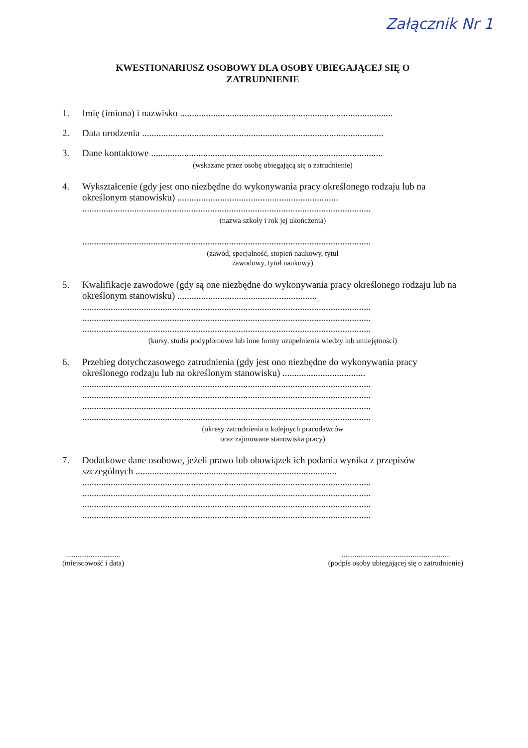Załącznik Nr 1
KWESTIONARIUSZ OSOBOWY DLA OSOBY UBIEGAJĄCEJ SIĘ O
ZATRUDNIENIE
1. Imię (imiona) i nazwisko ..........................................................................................
2. Data urodzenia ......................................................................................................
3. Dane kontaktowe ..................................................................................................
(wskazane przez osobę ubiegającą się o zatrudnienie)
4. Wykształcenie (gdy jest ono niezbędne do wykonywania pracy określonego rodzaju lub na określonym stanowisku) ....................................................................
..........................................................................................................................
(nazwa szkoły i rok jej ukończenia)
..........................................................................................................................
(zawód, specjalność, stopień naukowy, tytuł
zawodowy, tytuł naukowy)
5. Kwalifikacje zawodowe (gdy są one niezbędne do wykonywania pracy określonego rodzaju lub na określonym stanowisku) ...........................................................
..........................................................................................................................
..........................................................................................................................
..........................................................................................................................
(kursy, studia podyplomowe lub inne formy uzupełnienia wiedzy lub umiejętności)
6. Przebieg dotychczasowego zatrudnienia (gdy jest ono niezbędne do wykonywania pracy określonego rodzaju lub na określonym stanowisku) ...................................
..........................................................................................................................
..........................................................................................................................
..........................................................................................................................
..........................................................................................................................
(okresy zatrudnienia u kolejnych pracodawców
oraz zajmowane stanowiska pracy)
7. Dodatkowe dane osobowe, jeżeli prawo lub obowiązek ich podania wynika z przepisów szczególnych .....................................................................................
..........................................................................................................................
..........................................................................................................................
..........................................................................................................................
..........................................................................................................................
.............................
(miejscowość i data)
..........................................................
(podpis osoby ubiegającej się o zatrudnienie)